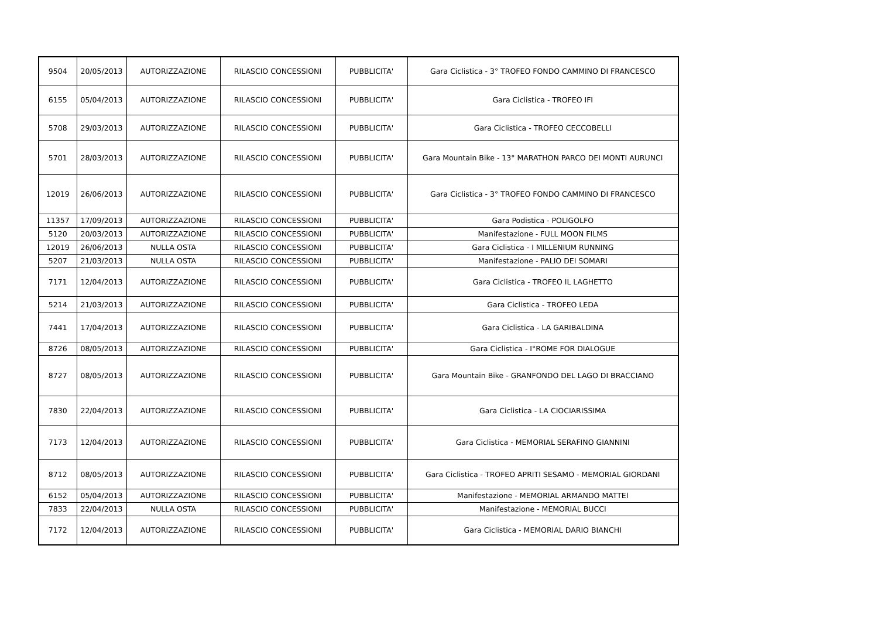| 9504 | 20/05/2013 | AUTORIZZAZIONE | RILASCIO CONCESSIONI | PUBBLICITA' | Gara Ciclistica - 3° TROFEO FONDO CAMMINO DI FRANCESCO |
| 6155 | 05/04/2013 | AUTORIZZAZIONE | RILASCIO CONCESSIONI | PUBBLICITA' | Gara Ciclistica - TROFEO IFI |
| 5708 | 29/03/2013 | AUTORIZZAZIONE | RILASCIO CONCESSIONI | PUBBLICITA' | Gara Ciclistica - TROFEO CECCOBELLI |
| 5701 | 28/03/2013 | AUTORIZZAZIONE | RILASCIO CONCESSIONI | PUBBLICITA' | Gara Mountain Bike - 13° MARATHON PARCO DEI MONTI AURUNCI |
| 12019 | 26/06/2013 | AUTORIZZAZIONE | RILASCIO CONCESSIONI | PUBBLICITA' | Gara Ciclistica - 3° TROFEO FONDO CAMMINO DI FRANCESCO |
| 11357 | 17/09/2013 | AUTORIZZAZIONE | RILASCIO CONCESSIONI | PUBBLICITA' | Gara Podistica - POLIGOLFO |
| 5120 | 20/03/2013 | AUTORIZZAZIONE | RILASCIO CONCESSIONI | PUBBLICITA' | Manifestazione - FULL MOON FILMS |
| 12019 | 26/06/2013 | NULLA OSTA | RILASCIO CONCESSIONI | PUBBLICITA' | Gara Ciclistica - I MILLENIUM RUNNING |
| 5207 | 21/03/2013 | NULLA OSTA | RILASCIO CONCESSIONI | PUBBLICITA' | Manifestazione - PALIO DEI SOMARI |
| 7171 | 12/04/2013 | AUTORIZZAZIONE | RILASCIO CONCESSIONI | PUBBLICITA' | Gara Ciclistica - TROFEO IL LAGHETTO |
| 5214 | 21/03/2013 | AUTORIZZAZIONE | RILASCIO CONCESSIONI | PUBBLICITA' | Gara Ciclistica - TROFEO LEDA |
| 7441 | 17/04/2013 | AUTORIZZAZIONE | RILASCIO CONCESSIONI | PUBBLICITA' | Gara Ciclistica - LA GARIBALDINA |
| 8726 | 08/05/2013 | AUTORIZZAZIONE | RILASCIO CONCESSIONI | PUBBLICITA' | Gara Ciclistica - I°ROME FOR DIALOGUE |
| 8727 | 08/05/2013 | AUTORIZZAZIONE | RILASCIO CONCESSIONI | PUBBLICITA' | Gara Mountain Bike - GRANFONDO DEL LAGO DI BRACCIANO |
| 7830 | 22/04/2013 | AUTORIZZAZIONE | RILASCIO CONCESSIONI | PUBBLICITA' | Gara Ciclistica - LA CIOCIARISSIMA |
| 7173 | 12/04/2013 | AUTORIZZAZIONE | RILASCIO CONCESSIONI | PUBBLICITA' | Gara Ciclistica - MEMORIAL SERAFINO GIANNINI |
| 8712 | 08/05/2013 | AUTORIZZAZIONE | RILASCIO CONCESSIONI | PUBBLICITA' | Gara Ciclistica - TROFEO APRITI SESAMO - MEMORIAL GIORDANI |
| 6152 | 05/04/2013 | AUTORIZZAZIONE | RILASCIO CONCESSIONI | PUBBLICITA' | Manifestazione - MEMORIAL ARMANDO MATTEI |
| 7833 | 22/04/2013 | NULLA OSTA | RILASCIO CONCESSIONI | PUBBLICITA' | Manifestazione - MEMORIAL BUCCI |
| 7172 | 12/04/2013 | AUTORIZZAZIONE | RILASCIO CONCESSIONI | PUBBLICITA' | Gara Ciclistica - MEMORIAL DARIO BIANCHI |